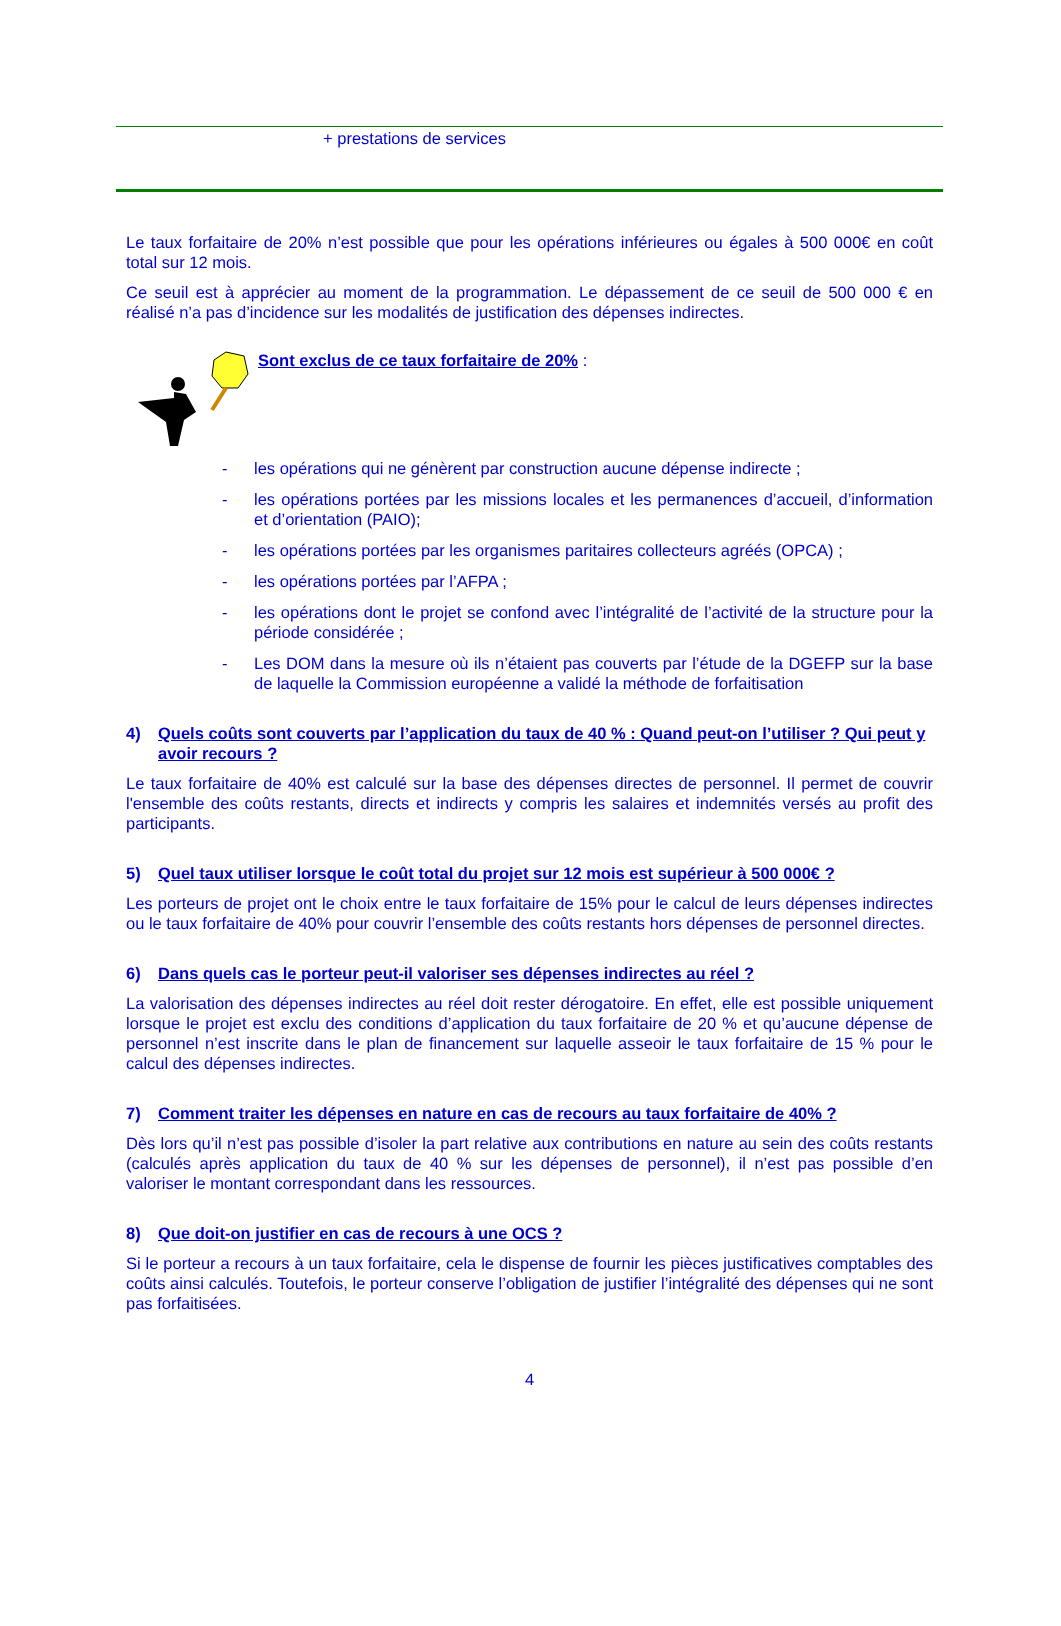+ prestations de services
Le taux forfaitaire de 20% n’est possible que pour les opérations inférieures ou égales à 500 000€ en coût total sur 12 mois.
Ce seuil est à apprécier au moment de la programmation. Le dépassement de ce seuil de 500 000 € en réalisé n’a pas d’incidence sur les modalités de justification des dépenses indirectes.
Sont exclus de ce taux forfaitaire de 20% :
- les opérations qui ne génèrent par construction aucune dépense indirecte ;
- les opérations portées par les missions locales et les permanences d’accueil, d’information et d’orientation (PAIO);
- les opérations portées par les organismes paritaires collecteurs agréés (OPCA) ;
- les opérations portées par l’AFPA ;
- les opérations dont le projet se confond avec l’intégralité de l’activité de la structure pour la période considérée ;
- Les DOM dans la mesure où ils n’étaient pas couverts par l’étude de la DGEFP sur la base de laquelle la Commission européenne a validé la méthode de forfaitisation
4) Quels coûts sont couverts par l’application du taux de 40 % : Quand peut-on l’utiliser ? Qui peut y avoir recours ?
Le taux forfaitaire de 40% est calculé sur la base des dépenses directes de personnel. Il permet de couvrir l'ensemble des coûts restants, directs et indirects y compris les salaires et indemnités versés au profit des participants.
5) Quel taux utiliser lorsque le coût total du projet sur 12 mois est supérieur à 500 000€ ?
Les porteurs de projet ont le choix entre le taux forfaitaire de 15% pour le calcul de leurs dépenses indirectes ou le taux forfaitaire de 40% pour couvrir l’ensemble des coûts restants hors dépenses de personnel directes.
6) Dans quels cas le porteur peut-il valoriser ses dépenses indirectes au réel ?
La valorisation des dépenses indirectes au réel doit rester dérogatoire. En effet, elle est possible uniquement lorsque le projet est exclu des conditions d’application du taux forfaitaire de 20 % et qu’aucune dépense de personnel n’est inscrite dans le plan de financement sur laquelle asseoir le taux forfaitaire de 15 % pour le calcul des dépenses indirectes.
7) Comment traiter les dépenses en nature en cas de recours au taux forfaitaire de 40% ?
Dès lors qu’il n’est pas possible d’isoler la part relative aux contributions en nature au sein des coûts restants (calculés après application du taux de 40 % sur les dépenses de personnel), il n’est pas possible d’en valoriser le montant correspondant dans les ressources.
8) Que doit-on justifier en cas de recours à une OCS ?
Si le porteur a recours à un taux forfaitaire, cela le dispense de fournir les pièces justificatives comptables des coûts ainsi calculés. Toutefois, le porteur conserve l’obligation de justifier l’intégralité des dépenses qui ne sont pas forfaitisées.
4